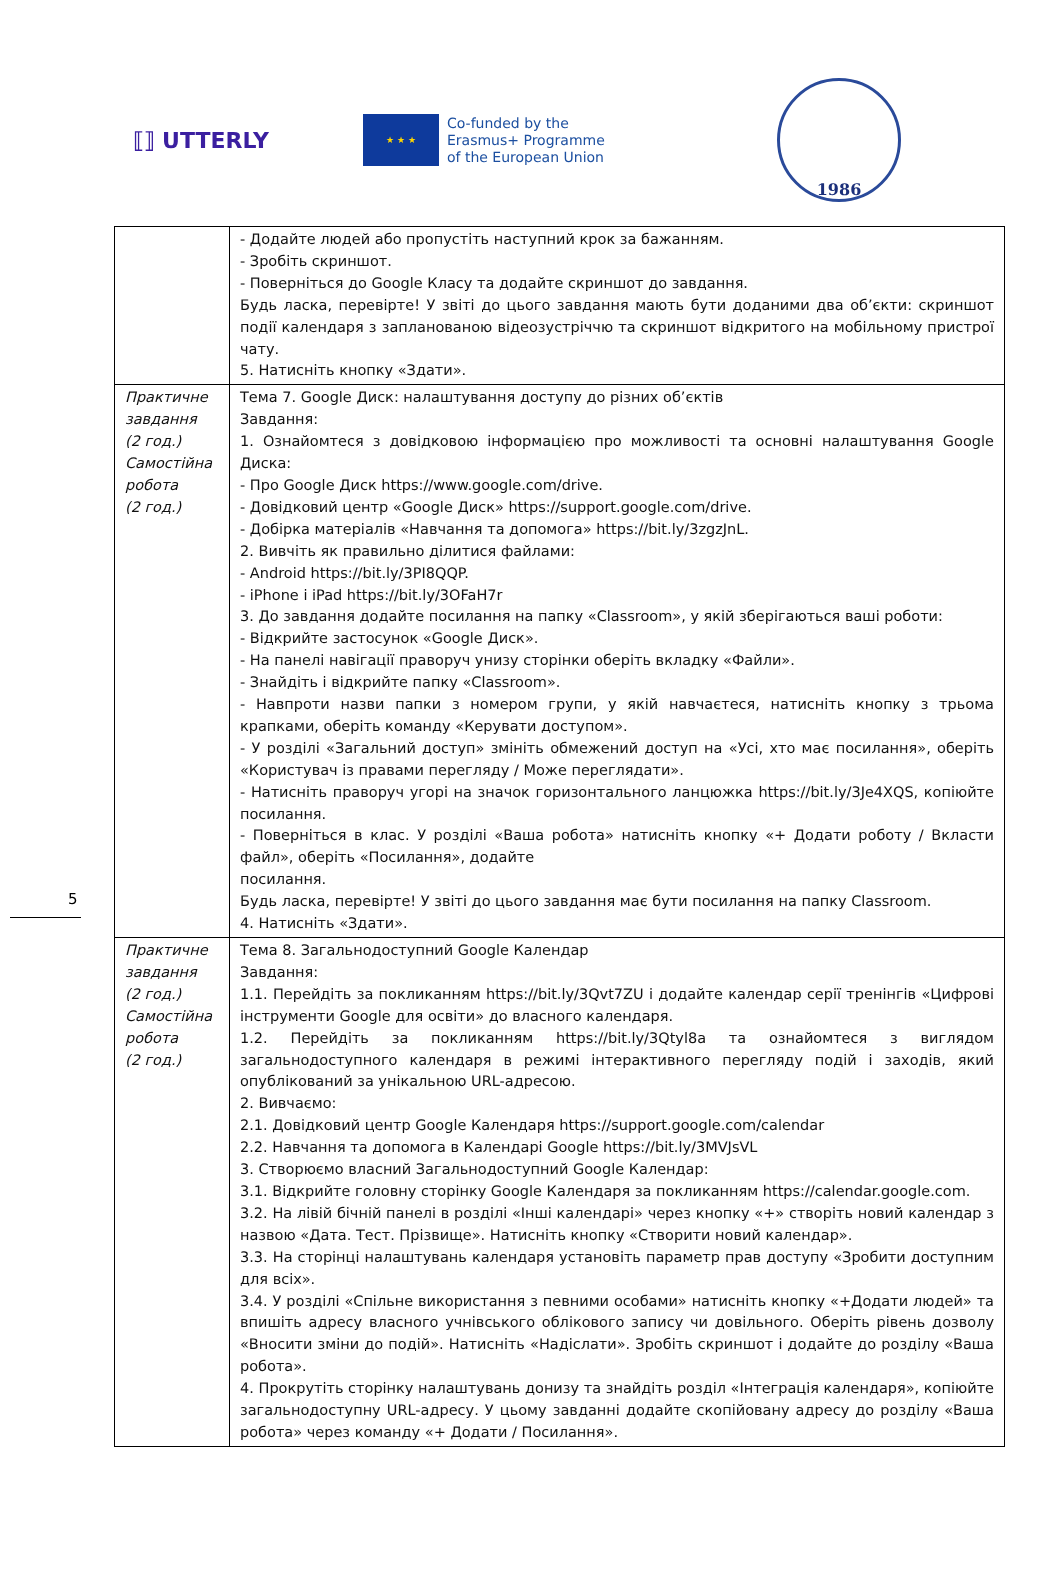⟦⟧ UTTERLY
★ ★ ★
Co-funded by the
Erasmus+ Programme
of the European Union
1986
| | - Додайте людей або пропустіть наступний крок за бажанням. - Зробіть скриншот. - Поверніться до Google Класу та додайте скриншот до завдання. Будь ласка, перевірте! У звіті до цього завдання мають бути доданими два об’єкти: скриншот події календаря з запланованою відеозустріччю та скриншот відкритого на мобільному пристрої чату. 5. Натисніть кнопку «Здати». |
| Практичне завдання (2 год.) Самостійна робота (2 год.) | Тема 7. Google Диск: налаштування доступу до різних об’єктів Завдання: 1. Ознайомтеся з довідковою інформацією про можливості та основні налаштування Google Диска: - Про Google Диск https://www.google.com/drive. - Довідковий центр «Google Диск» https://support.google.com/drive. - Добірка матеріалів «Навчання та допомога» https://bit.ly/3zgzJnL. 2. Вивчіть як правильно ділитися файлами: - Android https://bit.ly/3PI8QQP. - iPhone і iPad https://bit.ly/3OFaH7r 3. До завдання додайте посилання на папку «Classroom», у якій зберігаються ваші роботи: - Відкрийте застосунок «Google Диск». - На панелі навігації праворуч унизу сторінки оберіть вкладку «Файли». - Знайдіть і відкрийте папку «Classroom». - Навпроти назви папки з номером групи, у якій навчаєтеся, натисніть кнопку з трьома крапками, оберіть команду «Керувати доступом». - У розділі «Загальний доступ» змініть обмежений доступ на «Усі, хто має посилання», оберіть «Користувач із правами перегляду / Може переглядати». - Натисніть праворуч угорі на значок горизонтального ланцюжка https://bit.ly/3Je4XQS, копіюйте посилання. - Поверніться в клас. У розділі «Ваша робота» натисніть кнопку «+ Додати роботу / Вкласти файл», оберіть «Посилання», додайте посилання. Будь ласка, перевірте! У звіті до цього завдання має бути посилання на папку Classroom. 4. Натисніть «Здати». |
| Практичне завдання (2 год.) Самостійна робота (2 год.) | Тема 8. Загальнодоступний Google Календар Завдання: 1.1. Перейдіть за покликанням https://bit.ly/3Qvt7ZU і додайте календар серії тренінгів «Цифрові інструменти Google для освіти» до власного календаря. 1.2. Перейдіть за покликанням https://bit.ly/3Qtyl8a та ознайомтеся з виглядом загальнодоступного календаря в режимі інтерактивного перегляду подій і заходів, який опублікований за унікальною URL-адресою. 2. Вивчаємо: 2.1. Довідковий центр Google Календаря https://support.google.com/calendar 2.2. Навчання та допомога в Календарі Google https://bit.ly/3MVJsVL 3. Створюємо власний Загальнодоступний Google Календар: 3.1. Відкрийте головну сторінку Google Календаря за покликанням https://calendar.google.com. 3.2. На лівій бічній панелі в розділі «Інші календарі» через кнопку «+» створіть новий календар з назвою «Дата. Тест. Прізвище». Натисніть кнопку «Створити новий календар». 3.3. На сторінці налаштувань календаря установіть параметр прав доступу «Зробити доступним для всіх». 3.4. У розділі «Спільне використання з певними особами» натисніть кнопку «+Додати людей» та впишіть адресу власного учнівського облікового запису чи довільного. Оберіть рівень дозволу «Вносити зміни до подій». Натисніть «Надіслати». Зробіть скриншот і додайте до розділу «Ваша робота». 4. Прокрутіть сторінку налаштувань донизу та знайдіть розділ «Інтеграція календаря», копіюйте загальнодоступну URL-адресу. У цьому завданні додайте скопійовану адресу до розділу «Ваша робота» через команду «+ Додати / Посилання». |
5